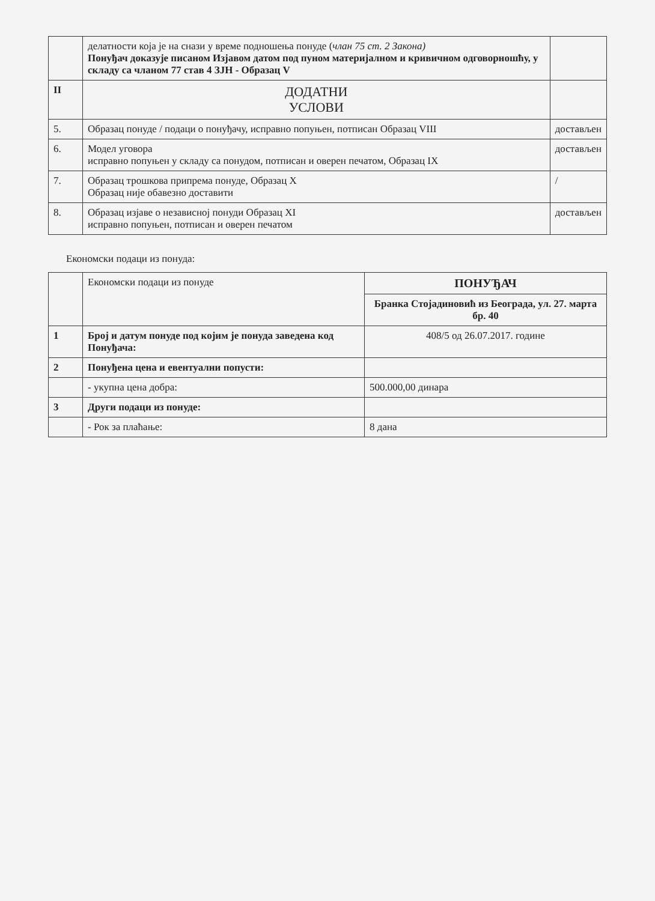| | делатности која је на снази у време подношења понуде ( члан 75 ст. 2 Закона) Понуђач доказује писаном Изјавом датом под пуном материјалном и кривичном одговорношћу, у складу са чланом 77 став 4 ЗЈН - Образац V | |
| II | ДОДАТНИ УСЛОВИ | |
| 5. | Образац понуде / подаци о понуђачу, исправно попуњен, потписан Образац VIII | достављен |
| 6. | Модел уговора исправно попуњен у складу са понудом, потписан и оверен печатом, Образац IX | достављен |
| 7. | Образац трошкова припрема понуде, Образац X Образац није обавезно доставити | / |
| 8. | Образац изјаве о независној понуди Образац XI исправно попуњен, потписан и оверен печатом | достављен |
Економски подаци из понуда:
| | Економски подаци из понуде | ПОНУЂАЧ |
| --- | --- | --- |
| | | Бранка Стојадиновић из Београда, ул. 27. марта бр. 40 |
| 1 | Број и датум понуде под којим је понуда заведена код Понуђача: | 408/5 од 26.07.2017. године |
| 2 | Понуђена цена и евентуални попусти: | |
| | - укупна цена добра: | 500.000,00 динара |
| 3 | Други подаци из понуде: | |
| | - Рок за плаћање: | 8 дана |